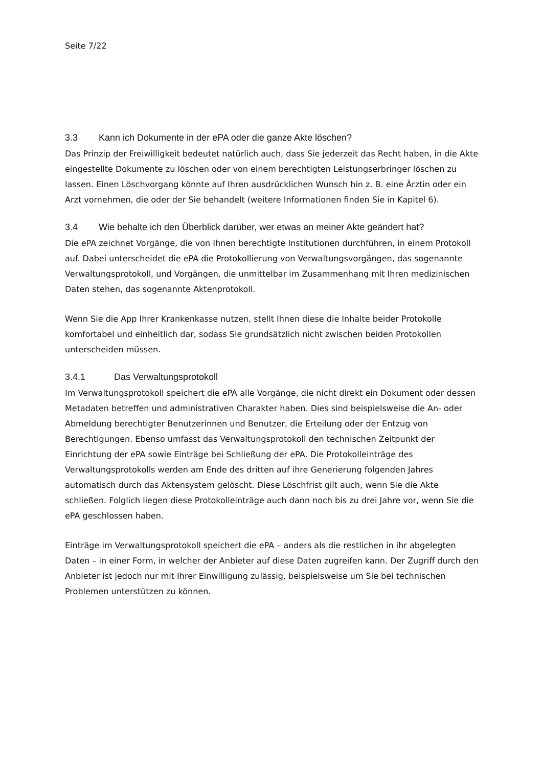Seite 7/22
3.3 Kann ich Dokumente in der ePA oder die ganze Akte löschen?
Das Prinzip der Freiwilligkeit bedeutet natürlich auch, dass Sie jederzeit das Recht haben, in die Akte eingestellte Dokumente zu löschen oder von einem berechtigten Leistungserbringer löschen zu lassen. Einen Löschvorgang könnte auf Ihren ausdrücklichen Wunsch hin z. B. eine Ärztin oder ein Arzt vornehmen, die oder der Sie behandelt (weitere Informationen finden Sie in Kapitel 6).
3.4 Wie behalte ich den Überblick darüber, wer etwas an meiner Akte geändert hat?
Die ePA zeichnet Vorgänge, die von Ihnen berechtigte Institutionen durchführen, in einem Protokoll auf. Dabei unterscheidet die ePA die Protokollierung von Verwaltungsvorgängen, das sogenannte Verwaltungsprotokoll, und Vorgängen, die unmittelbar im Zusammenhang mit Ihren medizinischen Daten stehen, das sogenannte Aktenprotokoll.
Wenn Sie die App Ihrer Krankenkasse nutzen, stellt Ihnen diese die Inhalte beider Protokolle komfortabel und einheitlich dar, sodass Sie grundsätzlich nicht zwischen beiden Protokollen unterscheiden müssen.
3.4.1 Das Verwaltungsprotokoll
Im Verwaltungsprotokoll speichert die ePA alle Vorgänge, die nicht direkt ein Dokument oder dessen Metadaten betreffen und administrativen Charakter haben. Dies sind beispielsweise die An- oder Abmeldung berechtigter Benutzerinnen und Benutzer, die Erteilung oder der Entzug von Berechtigungen. Ebenso umfasst das Verwaltungsprotokoll den technischen Zeitpunkt der Einrichtung der ePA sowie Einträge bei Schließung der ePA. Die Protokolleinträge des Verwaltungsprotokolls werden am Ende des dritten auf ihre Generierung folgenden Jahres automatisch durch das Aktensystem gelöscht. Diese Löschfrist gilt auch, wenn Sie die Akte schließen. Folglich liegen diese Protokolleinträge auch dann noch bis zu drei Jahre vor, wenn Sie die ePA geschlossen haben.
Einträge im Verwaltungsprotokoll speichert die ePA – anders als die restlichen in ihr abgelegten Daten – in einer Form, in welcher der Anbieter auf diese Daten zugreifen kann. Der Zugriff durch den Anbieter ist jedoch nur mit Ihrer Einwilligung zulässig, beispielsweise um Sie bei technischen Problemen unterstützen zu können.